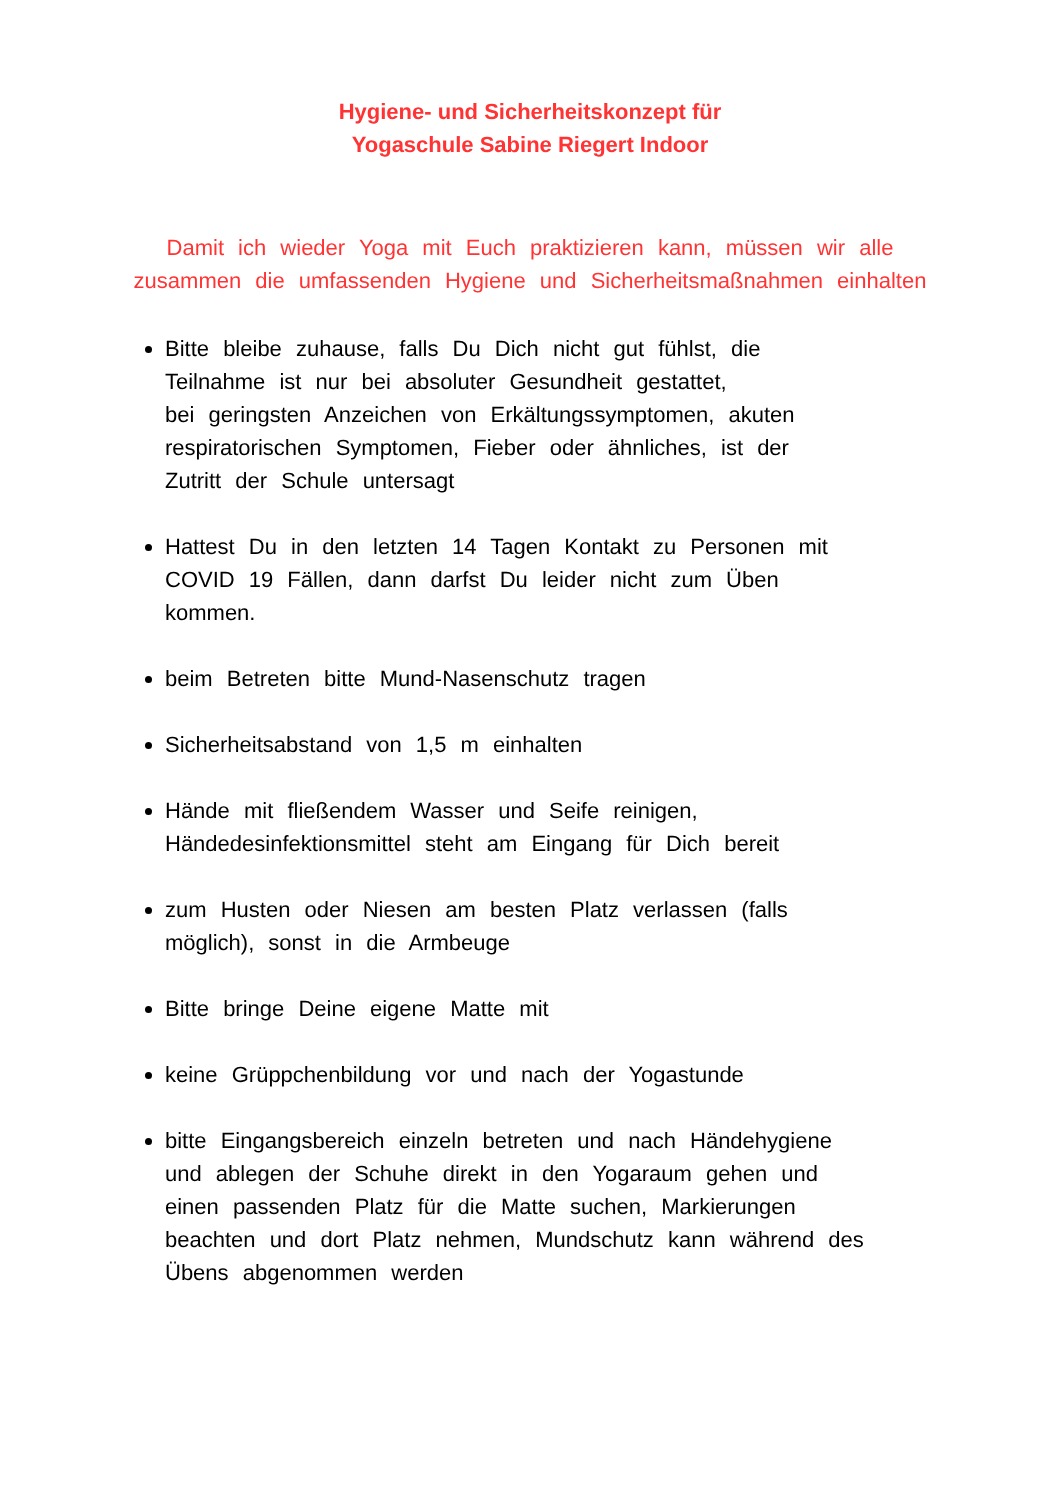Hygiene- und Sicherheitskonzept für
Yogaschule Sabine Riegert Indoor
Damit ich wieder Yoga mit Euch praktizieren kann, müssen wir alle zusammen die umfassenden Hygiene und Sicherheitsmaßnahmen einhalten
Bitte bleibe zuhause, falls Du Dich nicht gut fühlst, die
Teilnahme ist nur bei absoluter Gesundheit gestattet,
bei geringsten Anzeichen von Erkältungssymptomen, akuten
respiratorischen Symptomen, Fieber oder ähnliches, ist der
Zutritt der Schule untersagt
Hattest Du in den letzten 14 Tagen Kontakt zu Personen mit
COVID 19 Fällen, dann darfst Du leider nicht zum Üben
kommen.
beim Betreten bitte Mund-Nasenschutz tragen
Sicherheitsabstand von 1,5 m einhalten
Hände mit fließendem Wasser und Seife reinigen,
Händedesinfektionsmittel steht am Eingang für Dich bereit
zum Husten oder Niesen am besten Platz verlassen (falls
möglich), sonst in die Armbeuge
Bitte bringe Deine eigene Matte mit
keine Grüppchenbildung vor und nach der Yogastunde
bitte Eingangsbereich einzeln betreten und nach Händehygiene
und ablegen der Schuhe direkt in den Yogaraum gehen und
einen passenden Platz für die Matte suchen, Markierungen
beachten und dort Platz nehmen, Mundschutz kann während des
Übens abgenommen werden